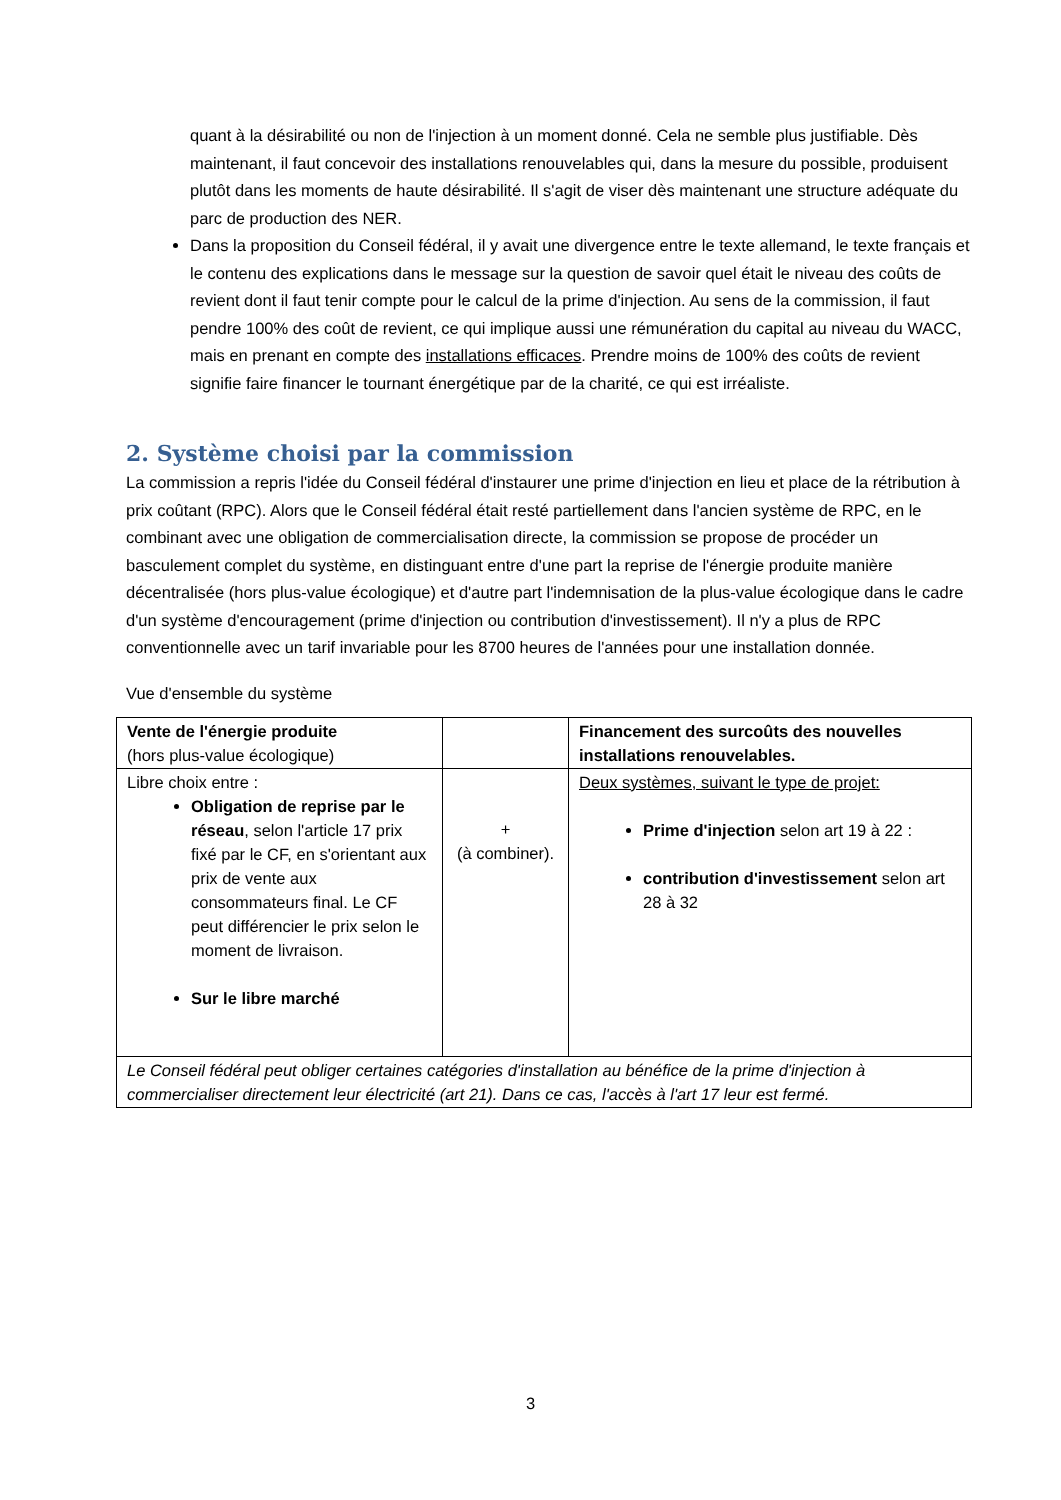quant à la désirabilité ou non de l'injection à un moment donné. Cela ne semble plus justifiable. Dès maintenant, il faut concevoir des installations renouvelables qui, dans la mesure du possible, produisent plutôt dans les moments de haute désirabilité. Il s'agit de viser dès maintenant une structure adéquate du parc de production des NER.
Dans la proposition du Conseil fédéral, il y avait une divergence entre le texte allemand, le texte français et le contenu des explications dans le message sur la question de savoir quel était le niveau des coûts de revient dont il faut tenir compte pour le calcul de la prime d'injection. Au sens de la commission, il faut pendre 100% des coût de revient, ce qui implique aussi une rémunération du capital au niveau du WACC, mais en prenant en compte des installations efficaces. Prendre moins de 100% des coûts de revient signifie faire financer le tournant énergétique par de la charité, ce qui est irréaliste.
2. Système choisi par la commission
La commission a repris l'idée du Conseil fédéral d'instaurer une prime d'injection en lieu et place de la rétribution à prix coûtant (RPC). Alors que le Conseil fédéral était resté partiellement dans l'ancien système de RPC, en le combinant avec une obligation de commercialisation directe, la commission se propose de procéder un basculement complet du système, en distinguant entre d'une part la reprise de l'énergie produite manière décentralisée (hors plus-value écologique) et d'autre part l'indemnisation de la plus-value écologique dans le cadre d'un système d'encouragement (prime d'injection ou contribution d'investissement). Il n'y a plus de RPC conventionnelle avec un tarif invariable pour les 8700 heures de l'années pour une installation donnée.
Vue d'ensemble du système
| Vente de l'énergie produite (hors plus-value écologique) | | Financement des surcoûts des nouvelles installations renouvelables. |
| Libre choix entre : Obligation de reprise par le réseau , selon l'article 17 prix fixé par le CF, en s'orientant aux prix de vente aux consommateurs final. Le CF peut différencier le prix selon le moment de livraison. Sur le libre marché | + (à combiner). | Deux systèmes, suivant le type de projet: Prime d'injection selon art 19 à 22 : contribution d'investissement selon art 28 à 32 |
| Le Conseil fédéral peut obliger certaines catégories d'installation au bénéfice de la prime d'injection à commercialiser directement leur électricité (art 21). Dans ce cas, l'accès à l'art 17 leur est fermé. | | |
3